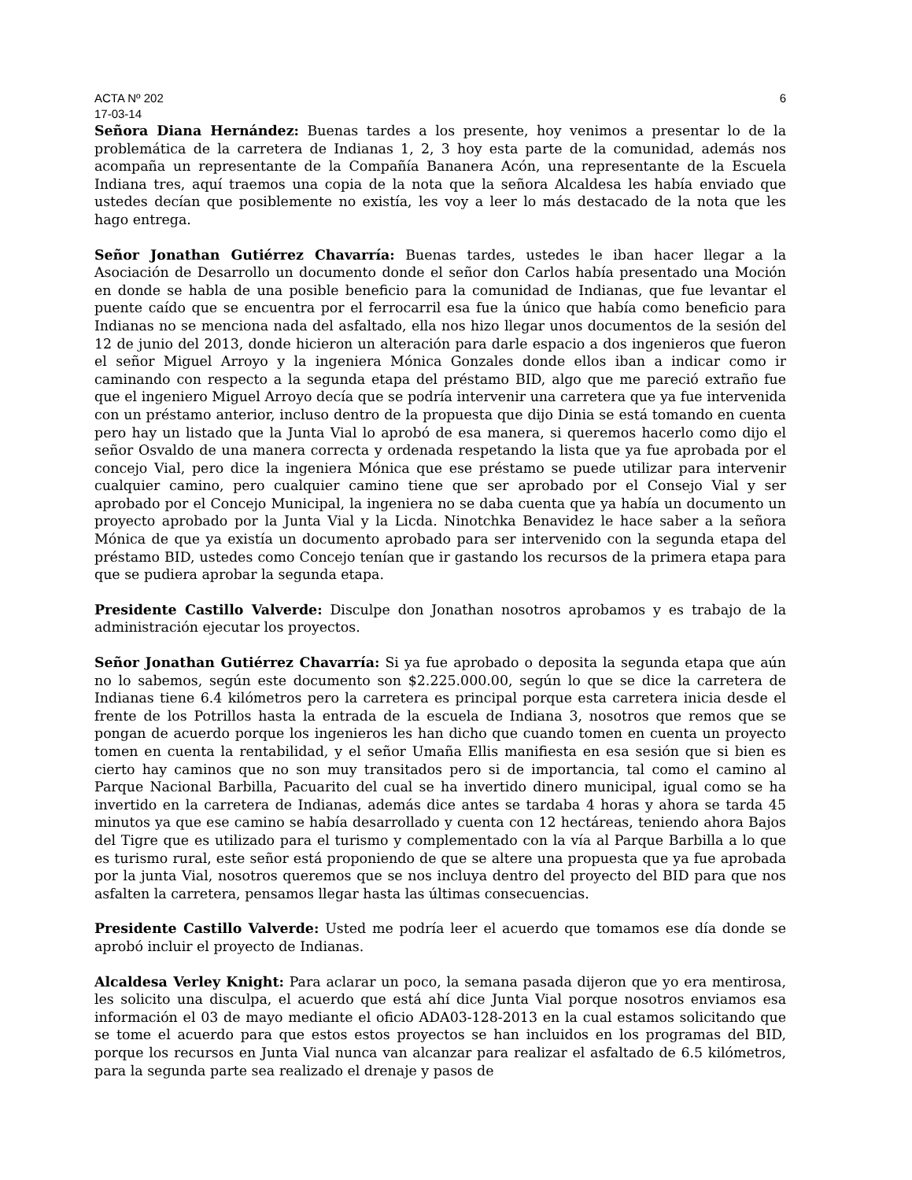ACTA Nº 202 6
17-03-14
Señora Diana Hernández: Buenas tardes a los presente, hoy venimos a presentar lo de la problemática de la carretera de Indianas 1, 2, 3 hoy esta parte de la comunidad, además nos acompaña un representante de la Compañía Bananera Acón, una representante de la Escuela Indiana tres, aquí traemos una copia de la nota que la señora Alcaldesa les había enviado que ustedes decían que posiblemente no existía, les voy a leer lo más destacado de la nota que les hago entrega.
Señor Jonathan Gutiérrez Chavarría: Buenas tardes, ustedes le iban hacer llegar a la Asociación de Desarrollo un documento donde el señor don Carlos había presentado una Moción en donde se habla de una posible beneficio para la comunidad de Indianas, que fue levantar el puente caído que se encuentra por el ferrocarril esa fue la único que había como beneficio para Indianas no se menciona nada del asfaltado, ella nos hizo llegar unos documentos de la sesión del 12 de junio del 2013, donde hicieron un alteración para darle espacio a dos ingenieros que fueron el señor Miguel Arroyo y la ingeniera Mónica Gonzales donde ellos iban a indicar como ir caminando con respecto a la segunda etapa del préstamo BID, algo que me pareció extraño fue que el ingeniero Miguel Arroyo decía que se podría intervenir una carretera que ya fue intervenida con un préstamo anterior, incluso dentro de la propuesta que dijo Dinia se está tomando en cuenta pero hay un listado que la Junta Vial lo aprobó de esa manera, si queremos hacerlo como dijo el señor Osvaldo de una manera correcta y ordenada respetando la lista que ya fue aprobada por el concejo Vial, pero dice la ingeniera Mónica que ese préstamo se puede utilizar para intervenir cualquier camino, pero cualquier camino tiene que ser aprobado por el Consejo Vial y ser aprobado por el Concejo Municipal, la ingeniera no se daba cuenta que ya había un documento un proyecto aprobado por la Junta Vial y la Licda. Ninotchka Benavidez le hace saber a la señora Mónica de que ya existía un documento aprobado para ser intervenido con la segunda etapa del préstamo BID, ustedes como Concejo tenían que ir gastando los recursos de la primera etapa para que se pudiera aprobar la segunda etapa.
Presidente Castillo Valverde: Disculpe don Jonathan nosotros aprobamos y es trabajo de la administración ejecutar los proyectos.
Señor Jonathan Gutiérrez Chavarría: Si ya fue aprobado o deposita la segunda etapa que aún no lo sabemos, según este documento son $2.225.000.00, según lo que se dice la carretera de Indianas tiene 6.4 kilómetros pero la carretera es principal porque esta carretera inicia desde el frente de los Potrillos hasta la entrada de la escuela de Indiana 3, nosotros que remos que se pongan de acuerdo porque los ingenieros les han dicho que cuando tomen en cuenta un proyecto tomen en cuenta la rentabilidad, y el señor Umaña Ellis manifiesta en esa sesión que si bien es cierto hay caminos que no son muy transitados pero si de importancia, tal como el camino al Parque Nacional Barbilla, Pacuarito del cual se ha invertido dinero municipal, igual como se ha invertido en la carretera de Indianas, además dice antes se tardaba 4 horas y ahora se tarda 45 minutos ya que ese camino se había desarrollado y cuenta con 12 hectáreas, teniendo ahora Bajos del Tigre que es utilizado para el turismo y complementado con la vía al Parque Barbilla a lo que es turismo rural, este señor está proponiendo de que se altere una propuesta que ya fue aprobada por la junta Vial, nosotros queremos que se nos incluya dentro del proyecto del BID para que nos asfalten la carretera, pensamos llegar hasta las últimas consecuencias.
Presidente Castillo Valverde: Usted me podría leer el acuerdo que tomamos ese día donde se aprobó incluir el proyecto de Indianas.
Alcaldesa Verley Knight: Para aclarar un poco, la semana pasada dijeron que yo era mentirosa, les solicito una disculpa, el acuerdo que está ahí dice Junta Vial porque nosotros enviamos esa información el 03 de mayo mediante el oficio ADA03-128-2013 en la cual estamos solicitando que se tome el acuerdo para que estos estos proyectos se han incluidos en los programas del BID, porque los recursos en Junta Vial nunca van alcanzar para realizar el asfaltado de 6.5 kilómetros, para la segunda parte sea realizado el drenaje y pasos de